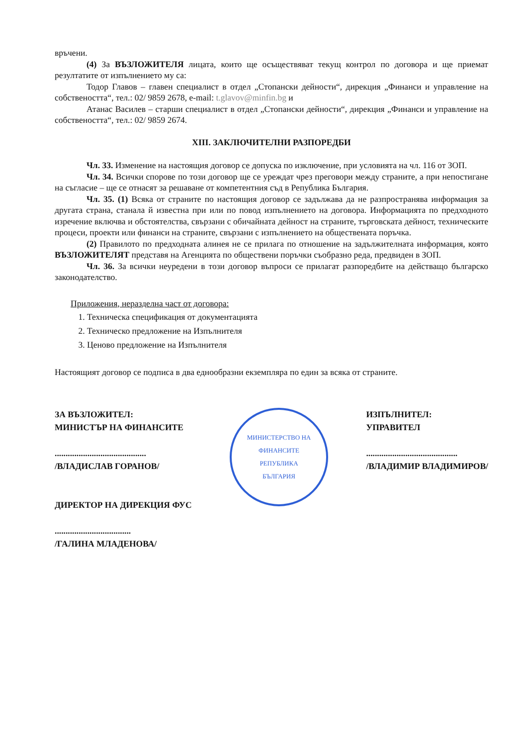връчени.
(4) За ВЪЗЛОЖИТЕЛЯ лицата, които ще осъществяват текущ контрол по договора и ще приемат резултатите от изпълнението му са:
Тодор Главов – главен специалист в отдел „Стопански дейности“, дирекция „Финанси и управление на собствеността“, тел.: 02/ 9859 2678, e-mail: t.glavov@minfin.bg и
Атанас Василев – старши специалист в отдел „Стопански дейности“, дирекция „Финанси и управление на собствеността“, тел.: 02/ 9859 2674.
XIII. ЗАКЛЮЧИТЕЛНИ РАЗПОРЕДБИ
Чл. 33. Изменение на настоящия договор се допуска по изключение, при условията на чл. 116 от ЗОП.
Чл. 34. Всички спорове по този договор ще се уреждат чрез преговори между страните, а при непостигане на съгласие – ще се отнасят за решаване от компетентния съд в Република България.
Чл. 35. (1) Всяка от страните по настоящия договор се задължава да не разпространява информация за другата страна, станала й известна при или по повод изпълнението на договора. Информацията по предходното изречение включва и обстоятелства, свързани с обичайната дейност на страните, търговската дейност, техническите процеси, проекти или финанси на страните, свързани с изпълнението на обществената поръчка.
(2) Правилото по предходната алинея не се прилага по отношение на задължителната информация, която ВЪЗЛОЖИТЕЛЯТ представя на Агенцията по обществени поръчки съобразно реда, предвиден в ЗОП.
Чл. 36. За всички неуредени в този договор въпроси се прилагат разпоредбите на действащо българско законодателство.
Приложения, неразделна част от договора:
1. Техническа спецификация от документацията
2. Техническо предложение на Изпълнителя
3. Ценово предложение на Изпълнителя
Настоящият договор се подписа в два еднообразни екземпляра по един за всяка от страните.
ЗА ВЪЗЛОЖИТЕЛ:
МИНИСТЪР НА ФИНАНСИТЕ
..........................................
/ВЛАДИСЛАВ ГОРАНОВ/
ДИРЕКТОР НА ДИРЕКЦИЯ ФУС
...................................
/ГАЛИНА МЛАДЕНОВА/
МИНИСТЕРСТВО НА ФИНАНСИТЕ
РЕПУБЛИКА
БЪЛГАРИЯ
ИЗПЪЛНИТЕЛ:
УПРАВИТЕЛ
..........................................
/ВЛАДИМИР ВЛАДИМИРОВ/